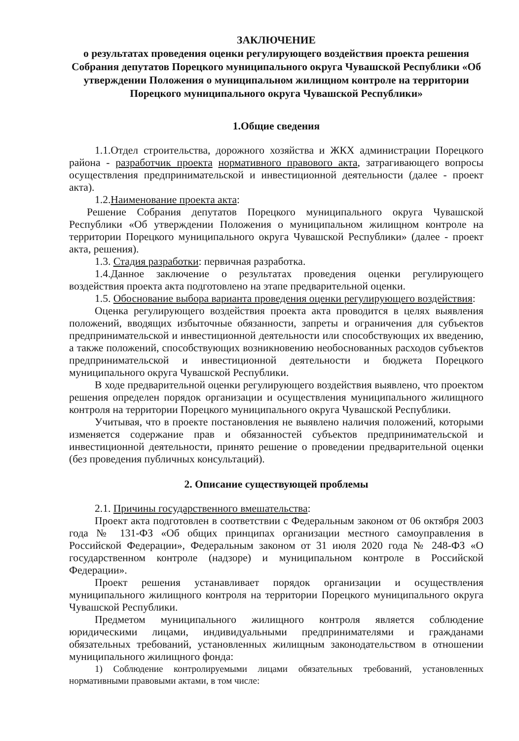ЗАКЛЮЧЕНИЕ
о результатах проведения оценки регулирующего воздействия проекта решения Собрания депутатов Порецкого муниципального округа Чувашской Республики «Об утверждении Положения о муниципальном жилищном контроле на территории Порецкого муниципального округа Чувашской Республики»
1.Общие сведения
1.1.Отдел строительства, дорожного хозяйства и ЖКХ администрации Порецкого района - разработчик проекта нормативного правового акта, затрагивающего вопросы осуществления предпринимательской и инвестиционной деятельности (далее - проект акта).
1.2.Наименование проекта акта:
Решение Собрания депутатов Порецкого муниципального округа Чувашской Республики «Об утверждении Положения о муниципальном жилищном контроле на территории Порецкого муниципального округа Чувашской Республики» (далее - проект акта, решения).
1.3. Стадия разработки: первичная разработка.
1.4.Данное заключение о результатах проведения оценки регулирующего воздействия проекта акта подготовлено на этапе предварительной оценки.
1.5. Обоснование выбора варианта проведения оценки регулирующего воздействия:
Оценка регулирующего воздействия проекта акта проводится в целях выявления положений, вводящих избыточные обязанности, запреты и ограничения для субъектов предпринимательской и инвестиционной деятельности или способствующих их введению, а также положений, способствующих возникновению необоснованных расходов субъектов предпринимательской и инвестиционной деятельности и бюджета Порецкого муниципального округа Чувашской Республики.
В ходе предварительной оценки регулирующего воздействия выявлено, что проектом решения определен порядок организации и осуществления муниципального жилищного контроля на территории Порецкого муниципального округа Чувашской Республики.
Учитывая, что в проекте постановления не выявлено наличия положений, которыми изменяется содержание прав и обязанностей субъектов предпринимательской и инвестиционной деятельности, принято решение о проведении предварительной оценки (без проведения публичных консультаций).
2. Описание существующей проблемы
2.1. Причины государственного вмешательства:
Проект акта подготовлен в соответствии с Федеральным законом от 06 октября 2003 года № 131-ФЗ «Об общих принципах организации местного самоуправления в Российской Федерации», Федеральным законом от 31 июля 2020 года № 248-ФЗ «О государственном контроле (надзоре) и муниципальном контроле в Российской Федерации».
Проект решения устанавливает порядок организации и осуществления муниципального жилищного контроля на территории Порецкого муниципального округа Чувашской Республики.
Предметом муниципального жилищного контроля является соблюдение юридическими лицами, индивидуальными предпринимателями и гражданами обязательных требований, установленных жилищным законодательством в отношении муниципального жилищного фонда:
1) Соблюдение контролируемыми лицами обязательных требований, установленных нормативными правовыми актами, в том числе: